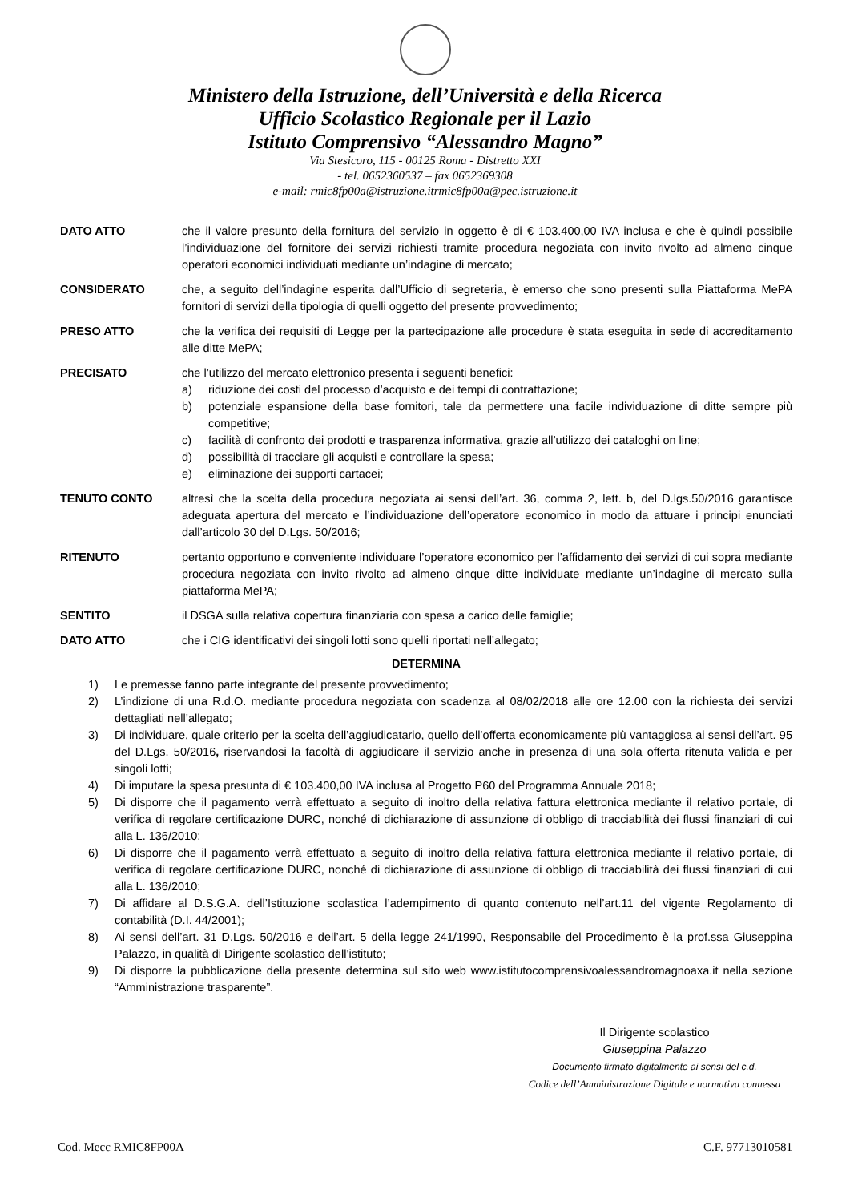Ministero della Istruzione, dell’Università e della Ricerca
Ufficio Scolastico Regionale per il Lazio
Istituto Comprensivo “Alessandro Magno”
Via Stesicoro, 115 - 00125 Roma - Distretto XXI
- tel. 0652360537 – fax 0652369308
e-mail: rmic8fp00a@istruzione.itrmic8fp00a@pec.istruzione.it
DATO ATTO che il valore presunto della fornitura del servizio in oggetto è di € 103.400,00 IVA inclusa e che è quindi possibile l’individuazione del fornitore dei servizi richiesti tramite procedura negoziata con invito rivolto ad almeno cinque operatori economici individuati mediante un’indagine di mercato;
CONSIDERATO che, a seguito dell’indagine esperita dall’Ufficio di segreteria, è emerso che sono presenti sulla Piattaforma MePA fornitori di servizi della tipologia di quelli oggetto del presente provvedimento;
PRESO ATTO che la verifica dei requisiti di Legge per la partecipazione alle procedure è stata eseguita in sede di accreditamento alle ditte MePA;
PRECISATO che l’utilizzo del mercato elettronico presenta i seguenti benefici:
a) riduzione dei costi del processo d’acquisto e dei tempi di contrattazione;
b) potenziale espansione della base fornitori, tale da permettere una facile individuazione di ditte sempre più competitive;
c) facilità di confronto dei prodotti e trasparenza informativa, grazie all’utilizzo dei cataloghi on line;
d) possibilità di tracciare gli acquisti e controllare la spesa;
e) eliminazione dei supporti cartacei;
TENUTO CONTO altresì che la scelta della procedura negoziata ai sensi dell’art. 36, comma 2, lett. b, del D.lgs.50/2016 garantisce adeguata apertura del mercato e l’individuazione dell’operatore economico in modo da attuare i principi enunciati dall’articolo 30 del D.Lgs. 50/2016;
RITENUTO pertanto opportuno e conveniente individuare l’operatore economico per l’affidamento dei servizi di cui sopra mediante procedura negoziata con invito rivolto ad almeno cinque ditte individuate mediante un’indagine di mercato sulla piattaforma MePA;
SENTITO il DSGA sulla relativa copertura finanziaria con spesa a carico delle famiglie;
DATO ATTO che i CIG identificativi dei singoli lotti sono quelli riportati nell’allegato;
DETERMINA
1) Le premesse fanno parte integrante del presente provvedimento;
2) L’indizione di una R.d.O. mediante procedura negoziata con scadenza al 08/02/2018 alle ore 12.00 con la richiesta dei servizi dettagliati nell’allegato;
3) Di individuare, quale criterio per la scelta dell’aggiudicatario, quello dell’offerta economicamente più vantaggiosa ai sensi dell’art. 95 del D.Lgs. 50/2016, riservandosi la facoltà di aggiudicare il servizio anche in presenza di una sola offerta ritenuta valida e per singoli lotti;
4) Di imputare la spesa presunta di € 103.400,00 IVA inclusa al Progetto P60 del Programma Annuale 2018;
5) Di disporre che il pagamento verrà effettuato a seguito di inoltro della relativa fattura elettronica mediante il relativo portale, di verifica di regolare certificazione DURC, nonché di dichiarazione di assunzione di obbligo di tracciabilità dei flussi finanziari di cui alla L. 136/2010;
6) Di disporre che il pagamento verrà effettuato a seguito di inoltro della relativa fattura elettronica mediante il relativo portale, di verifica di regolare certificazione DURC, nonché di dichiarazione di assunzione di obbligo di tracciabilità dei flussi finanziari di cui alla L. 136/2010;
7) Di affidare al D.S.G.A. dell’Istituzione scolastica l’adempimento di quanto contenuto nell’art.11 del vigente Regolamento di contabilità (D.I. 44/2001);
8) Ai sensi dell’art. 31 D.Lgs. 50/2016 e dell’art. 5 della legge 241/1990, Responsabile del Procedimento è la prof.ssa Giuseppina Palazzo, in qualità di Dirigente scolastico dell’istituto;
9) Di disporre la pubblicazione della presente determina sul sito web www.istitutocomprensivoalessandromagnoaxa.it nella sezione “Amministrazione trasparente”.
Il Dirigente scolastico
Giuseppina Palazzo
Documento firmato digitalmente ai sensi del c.d.
Codice dell’Amministrazione Digitale e normativa connessa
Cod. Mecc RMIC8FP00A C.F. 97713010581